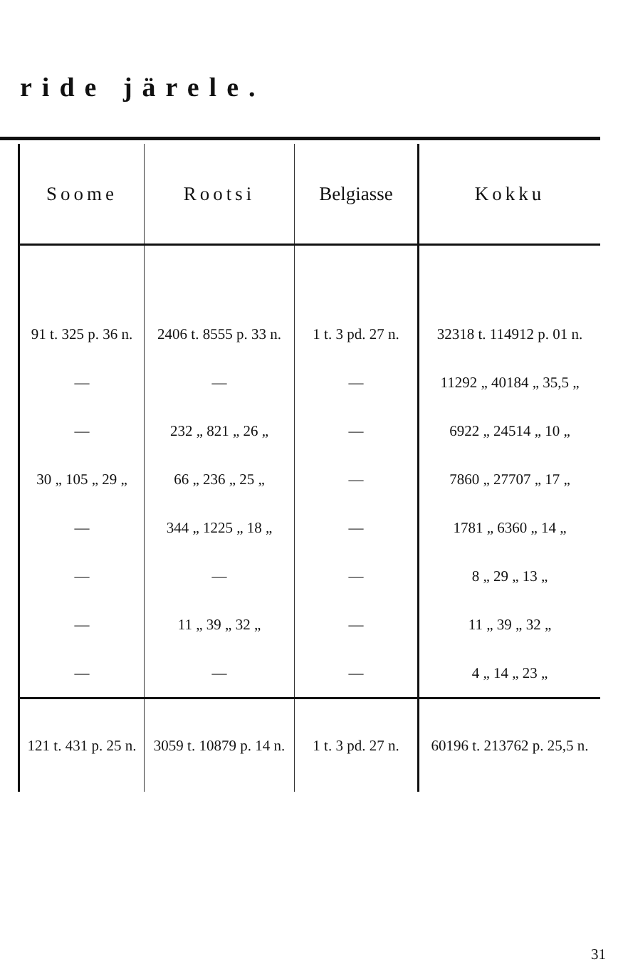ride järele.
| Soome | Rootsi | Belgiasse | Kokku |
| --- | --- | --- | --- |
| 91 t. 325 p. 36 n. | 2406 t. 8555 p. 33 n. | 1 t. 3 pd. 27 n. | 32318 t. 114912 p. 01 n. |
| — | — | — | 11292 „ 40184 „ 35,5 „ |
| — | 232 „ 821 „ 26 „ | — | 6922 „ 24514 „ 10 „ |
| 30 „ 105 „ 29 „ | 66 „ 236 „ 25 „ | — | 7860 „ 27707 „ 17 „ |
| — | 344 „ 1225 „ 18 „ | — | 1781 „ 6360 „ 14 „ |
| — | — | — | 8 „ 29 „ 13 „ |
| — | 11 „ 39 „ 32 „ | — | 11 „ 39 „ 32 „ |
| — | — | — | 4 „ 14 „ 23 „ |
| 121 t. 431 p. 25 n. | 3059 t. 10879 p. 14 n. | 1 t. 3 pd. 27 n. | 60196 t. 213762 p. 25,5 n. |
31